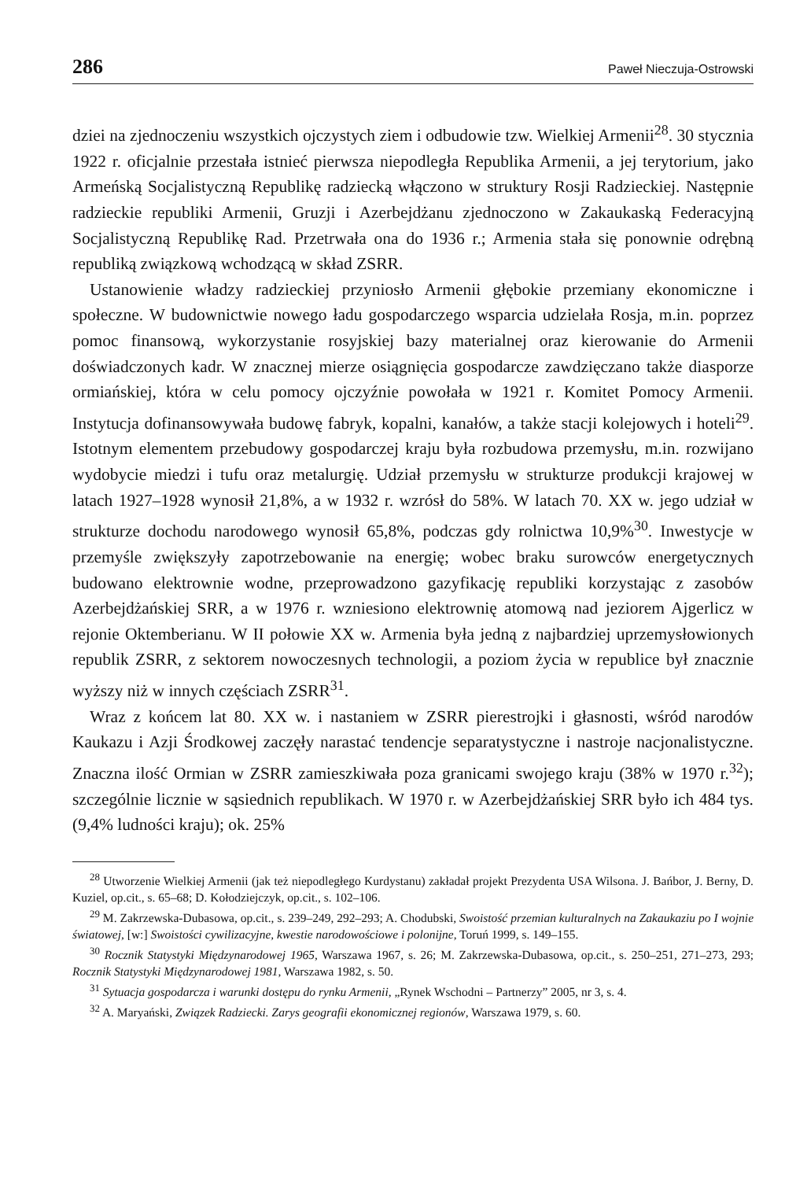286 Paweł Nieczuja-Ostrowski
dziei na zjednoczeniu wszystkich ojczystych ziem i odbudowie tzw. Wielkiej Armenii<sup>28</sup>. 30 stycznia 1922 r. oficjalnie przestała istnieć pierwsza niepodległa Republika Armenii, a jej terytorium, jako Armeńską Socjalistyczną Republikę radziecką włączono w struktury Rosji Radzieckiej. Następnie radzieckie republiki Armenii, Gruzji i Azerbejdżanu zjednoczono w Zakaukaską Federacyjną Socjalistyczną Republikę Rad. Przetrwała ona do 1936 r.; Armenia stała się ponownie odrębną republiką związkową wchodzącą w skład ZSRR.
Ustanowienie władzy radzieckiej przyniosło Armenii głębokie przemiany ekonomiczne i społeczne. W budownictwie nowego ładu gospodarczego wsparcia udzielała Rosja, m.in. poprzez pomoc finansową, wykorzystanie rosyjskiej bazy materialnej oraz kierowanie do Armenii doświadczonych kadr. W znacznej mierze osiągnięcia gospodarcze zawdzięczano także diasporze ormiańskiej, która w celu pomocy ojczyźnie powołała w 1921 r. Komitet Pomocy Armenii. Instytucja dofinansowywała budowę fabryk, kopalni, kanałów, a także stacji kolejowych i hoteli<sup>29</sup>. Istotnym elementem przebudowy gospodarczej kraju była rozbudowa przemysłu, m.in. rozwijano wydobycie miedzi i tufu oraz metalurgię. Udział przemysłu w strukturze produkcji krajowej w latach 1927–1928 wynosił 21,8%, a w 1932 r. wzrósł do 58%. W latach 70. XX w. jego udział w strukturze dochodu narodowego wynosił 65,8%, podczas gdy rolnictwa 10,9%<sup>30</sup>. Inwestycje w przemyśle zwiększyły zapotrzebowanie na energię; wobec braku surowców energetycznych budowano elektrownie wodne, przeprowadzono gazyfikację republiki korzystając z zasobów Azerbejdżańskiej SRR, a w 1976 r. wzniesiono elektrownię atomową nad jeziorem Ajgerlicz w rejonie Oktemberianu. W II połowie XX w. Armenia była jedną z najbardziej uprzemysłowionych republik ZSRR, z sektorem nowoczesnych technologii, a poziom życia w republice był znacznie wyższy niż w innych częściach ZSRR<sup>31</sup>.
Wraz z końcem lat 80. XX w. i nastaniem w ZSRR pierestrojki i głasnosti, wśród narodów Kaukazu i Azji Środkowej zaczęły narastać tendencje separatystyczne i nastroje nacjonalistyczne. Znaczna ilość Ormian w ZSRR zamieszkiwała poza granicami swojego kraju (38% w 1970 r.<sup>32</sup>); szczególnie licznie w sąsiednich republikach. W 1970 r. w Azerbejdżańskiej SRR było ich 484 tys. (9,4% ludności kraju); ok. 25%
<sup>28</sup> Utworzenie Wielkiej Armenii (jak też niepodległego Kurdystanu) zakładał projekt Prezydenta USA Wilsona. J. Bańbor, J. Berny, D. Kuziel, op.cit., s. 65–68; D. Kołodziejczyk, op.cit., s. 102–106.
<sup>29</sup> M. Zakrzewska-Dubasowa, op.cit., s. 239–249, 292–293; A. Chodubski, Swoistość przemian kulturalnych na Zakaukaziu po I wojnie światowej, [w:] Swoistości cywilizacyjne, kwestie narodowościowe i polonijne, Toruń 1999, s. 149–155.
<sup>30</sup> Rocznik Statystyki Międzynarodowej 1965, Warszawa 1967, s. 26; M. Zakrzewska-Dubasowa, op.cit., s. 250–251, 271–273, 293; Rocznik Statystyki Międzynarodowej 1981, Warszawa 1982, s. 50.
<sup>31</sup> Sytuacja gospodarcza i warunki dostępu do rynku Armenii, „Rynek Wschodni – Partnerzy” 2005, nr 3, s. 4.
<sup>32</sup> A. Maryański, Związek Radziecki. Zarys geografii ekonomicznej regionów, Warszawa 1979, s. 60.